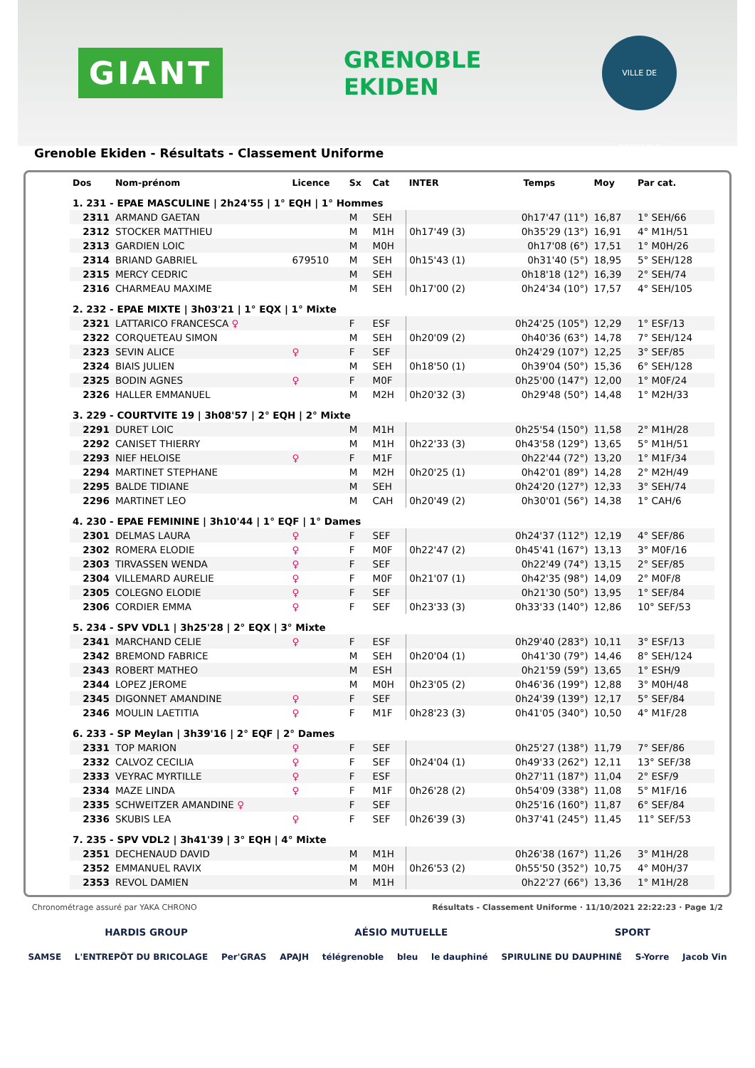GIANT
GRENOBLE
EKIDEN
VILLE DE GRENOBLE
Grenoble Ekiden - Résultats - Classement Uniforme
| Dos | Nom-prénom | Licence | Sx | Cat | INTER | Temps | Moy | Par cat. |
| --- | --- | --- | --- | --- | --- | --- | --- | --- |
| 1. 231 - EPAE MASCULINE / 2h24'55 / 1° EQH / 1° Hommes | | | | | | | | |
| 2311 | ARMAND GAETAN | | M | SEH | | 0h17'47 (11°) | 16,87 | 1° SEH/66 |
| 2312 | STOCKER MATTHIEU | | M | M1H | 0h17'49 (3) | 0h35'29 (13°) | 16,91 | 4° M1H/51 |
| 2313 | GARDIEN LOIC | | M | M0H | | 0h17'08 (6°) | 17,51 | 1° M0H/26 |
| 2314 | BRIAND GABRIEL | 679510 | M | SEH | 0h15'43 (1) | 0h31'40 (5°) | 18,95 | 5° SEH/128 |
| 2315 | MERCY CEDRIC | | M | SEH | | 0h18'18 (12°) | 16,39 | 2° SEH/74 |
| 2316 | CHARMEAU MAXIME | | M | SEH | 0h17'00 (2) | 0h24'34 (10°) | 17,57 | 4° SEH/105 |
| 2. 232 - EPAE MIXTE / 3h03'21 / 1° EQX / 1° Mixte | | | | | | | | |
| 2321 | LATTARICO FRANCESCA ♀ | | F | ESF | | 0h24'25 (105°) | 12,29 | 1° ESF/13 |
| 2322 | CORQUETEAU SIMON | | M | SEH | 0h20'09 (2) | 0h40'36 (63°) | 14,78 | 7° SEH/124 |
| 2323 | SEVIN ALICE | ♀ | F | SEF | | 0h24'29 (107°) | 12,25 | 3° SEF/85 |
| 2324 | BIAIS JULIEN | | M | SEH | 0h18'50 (1) | 0h39'04 (50°) | 15,36 | 6° SEH/128 |
| 2325 | BODIN AGNES | ♀ | F | M0F | | 0h25'00 (147°) | 12,00 | 1° M0F/24 |
| 2326 | HALLER EMMANUEL | | M | M2H | 0h20'32 (3) | 0h29'48 (50°) | 14,48 | 1° M2H/33 |
| 3. 229 - COURTVITE 19 / 3h08'57 / 2° EQH / 2° Mixte | | | | | | | | |
| 2291 | DURET LOIC | | M | M1H | | 0h25'54 (150°) | 11,58 | 2° M1H/28 |
| 2292 | CANISET THIERRY | | M | M1H | 0h22'33 (3) | 0h43'58 (129°) | 13,65 | 5° M1H/51 |
| 2293 | NIEF HELOISE | ♀ | F | M1F | | 0h22'44 (72°) | 13,20 | 1° M1F/34 |
| 2294 | MARTINET STEPHANE | | M | M2H | 0h20'25 (1) | 0h42'01 (89°) | 14,28 | 2° M2H/49 |
| 2295 | BALDE TIDIANE | | M | SEH | | 0h24'20 (127°) | 12,33 | 3° SEH/74 |
| 2296 | MARTINET LEO | | M | CAH | 0h20'49 (2) | 0h30'01 (56°) | 14,38 | 1° CAH/6 |
| 4. 230 - EPAE FEMININE / 3h10'44 / 1° EQF / 1° Dames | | | | | | | | |
| 2301 | DELMAS LAURA | ♀ | F | SEF | | 0h24'37 (112°) | 12,19 | 4° SEF/86 |
| 2302 | ROMERA ELODIE | ♀ | F | M0F | 0h22'47 (2) | 0h45'41 (167°) | 13,13 | 3° M0F/16 |
| 2303 | TIRVASSEN WENDA | ♀ | F | SEF | | 0h22'49 (74°) | 13,15 | 2° SEF/85 |
| 2304 | VILLEMARD AURELIE | ♀ | F | M0F | 0h21'07 (1) | 0h42'35 (98°) | 14,09 | 2° M0F/8 |
| 2305 | COLEGNO ELODIE | ♀ | F | SEF | | 0h21'30 (50°) | 13,95 | 1° SEF/84 |
| 2306 | CORDIER EMMA | ♀ | F | SEF | 0h23'33 (3) | 0h33'33 (140°) | 12,86 | 10° SEF/53 |
| 5. 234 - SPV VDL1 / 3h25'28 / 2° EQX / 3° Mixte | | | | | | | | |
| 2341 | MARCHAND CELIE | ♀ | F | ESF | | 0h29'40 (283°) | 10,11 | 3° ESF/13 |
| 2342 | BREMOND FABRICE | | M | SEH | 0h20'04 (1) | 0h41'30 (79°) | 14,46 | 8° SEH/124 |
| 2343 | ROBERT MATHEO | | M | ESH | | 0h21'59 (59°) | 13,65 | 1° ESH/9 |
| 2344 | LOPEZ JEROME | | M | M0H | 0h23'05 (2) | 0h46'36 (199°) | 12,88 | 3° M0H/48 |
| 2345 | DIGONNET AMANDINE | ♀ | F | SEF | | 0h24'39 (139°) | 12,17 | 5° SEF/84 |
| 2346 | MOULIN LAETITIA | ♀ | F | M1F | 0h28'23 (3) | 0h41'05 (340°) | 10,50 | 4° M1F/28 |
| 6. 233 - SP Meylan / 3h39'16 / 2° EQF / 2° Dames | | | | | | | | |
| 2331 | TOP MARION | ♀ | F | SEF | | 0h25'27 (138°) | 11,79 | 7° SEF/86 |
| 2332 | CALVOZ CECILIA | ♀ | F | SEF | 0h24'04 (1) | 0h49'33 (262°) | 12,11 | 13° SEF/38 |
| 2333 | VEYRAC MYRTILLE | ♀ | F | ESF | | 0h27'11 (187°) | 11,04 | 2° ESF/9 |
| 2334 | MAZE LINDA | ♀ | F | M1F | 0h26'28 (2) | 0h54'09 (338°) | 11,08 | 5° M1F/16 |
| 2335 | SCHWEITZER AMANDINE ♀ | | F | SEF | | 0h25'16 (160°) | 11,87 | 6° SEF/84 |
| 2336 | SKUBIS LEA | ♀ | F | SEF | 0h26'39 (3) | 0h37'41 (245°) | 11,45 | 11° SEF/53 |
| 7. 235 - SPV VDL2 / 3h41'39 / 3° EQH / 4° Mixte | | | | | | | | |
| 2351 | DECHENAUD DAVID | | M | M1H | | 0h26'38 (167°) | 11,26 | 3° M1H/28 |
| 2352 | EMMANUEL RAVIX | | M | M0H | 0h26'53 (2) | 0h55'50 (352°) | 10,75 | 4° M0H/37 |
| 2353 | REVOL DAMIEN | | M | M1H | | 0h22'27 (66°) | 13,36 | 1° M1H/28 |
Chronométrage assuré par YAKA CHRONO Résultats - Classement Uniforme · 11/10/2021 22:22:23 · Page 1/2
HARDIS GROUP AÉSIO MUTUELLE SPORT
SAMSE L'ENTREPÔT DU BRICOLAGE Per'GRAS APAJH télégrenoble bleu le dauphiné SPIRULINE DU DAUPHINÉ S-Yorre Jacob Vin